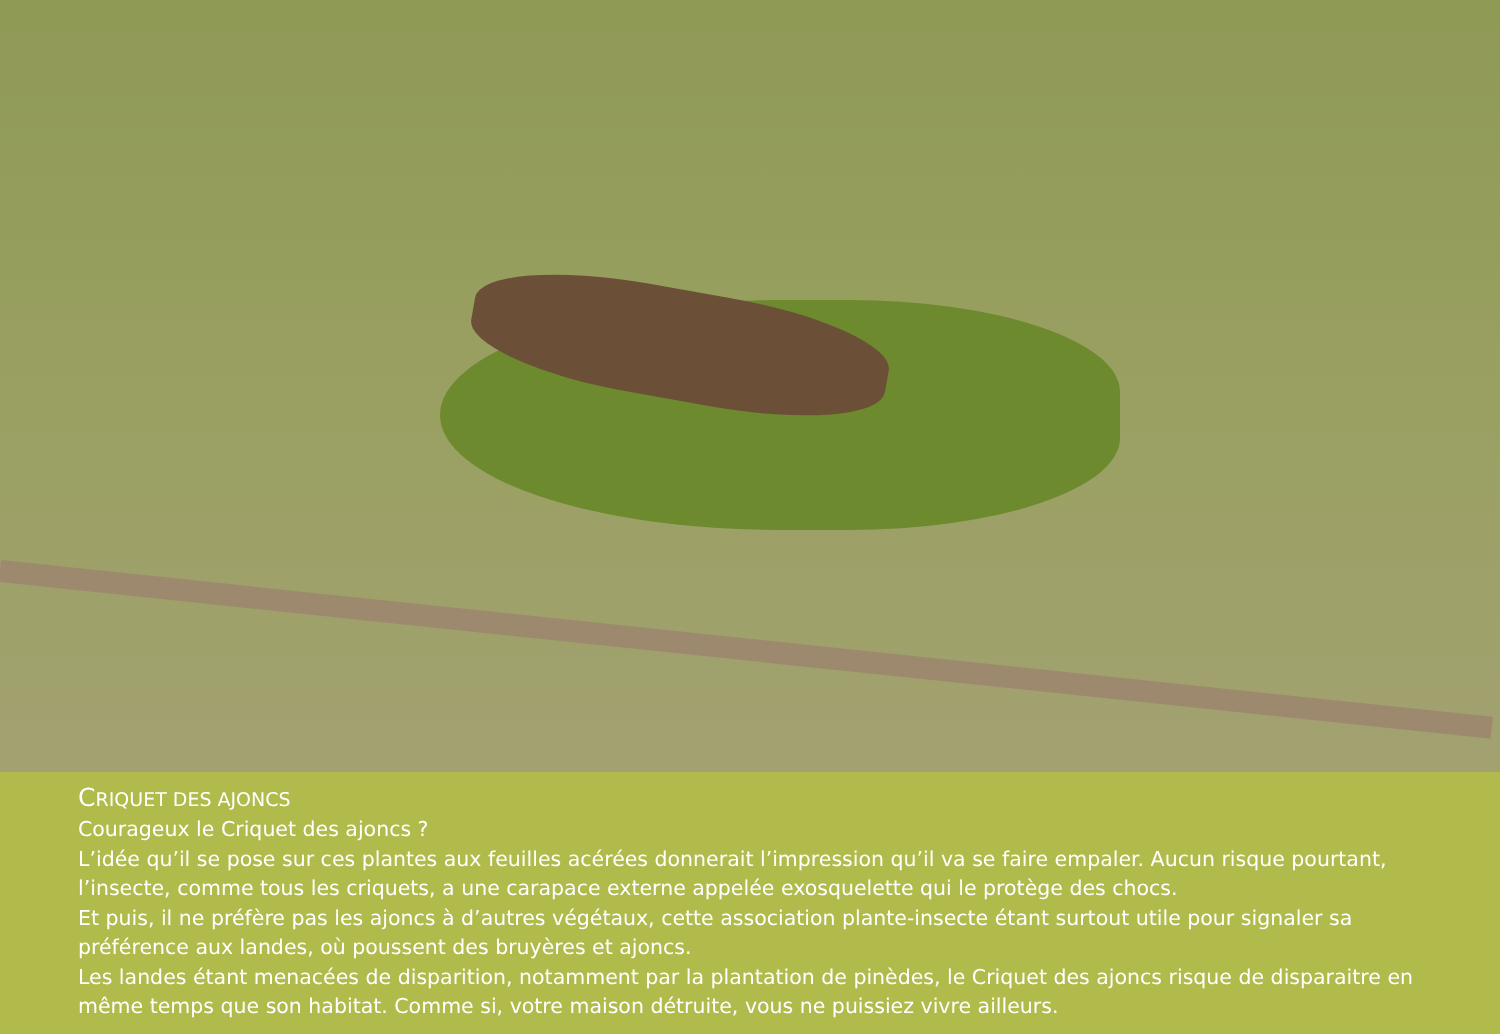CRIQUET DES AJONCS
Courageux le Criquet des ajoncs ?
L’idée qu’il se pose sur ces plantes aux feuilles acérées donnerait l’impression qu’il va se faire empaler. Aucun risque pourtant, l’insecte, comme tous les criquets, a une carapace externe appelée exosquelette qui le protège des chocs.
Et puis, il ne préfère pas les ajoncs à d’autres végétaux, cette association plante-insecte étant surtout utile pour signaler sa préférence aux landes, où poussent des bruyères et ajoncs.
Les landes étant menacées de disparition, notamment par la plantation de pinèdes, le Criquet des ajoncs risque de disparaitre en même temps que son habitat. Comme si, votre maison détruite, vous ne puissiez vivre ailleurs.